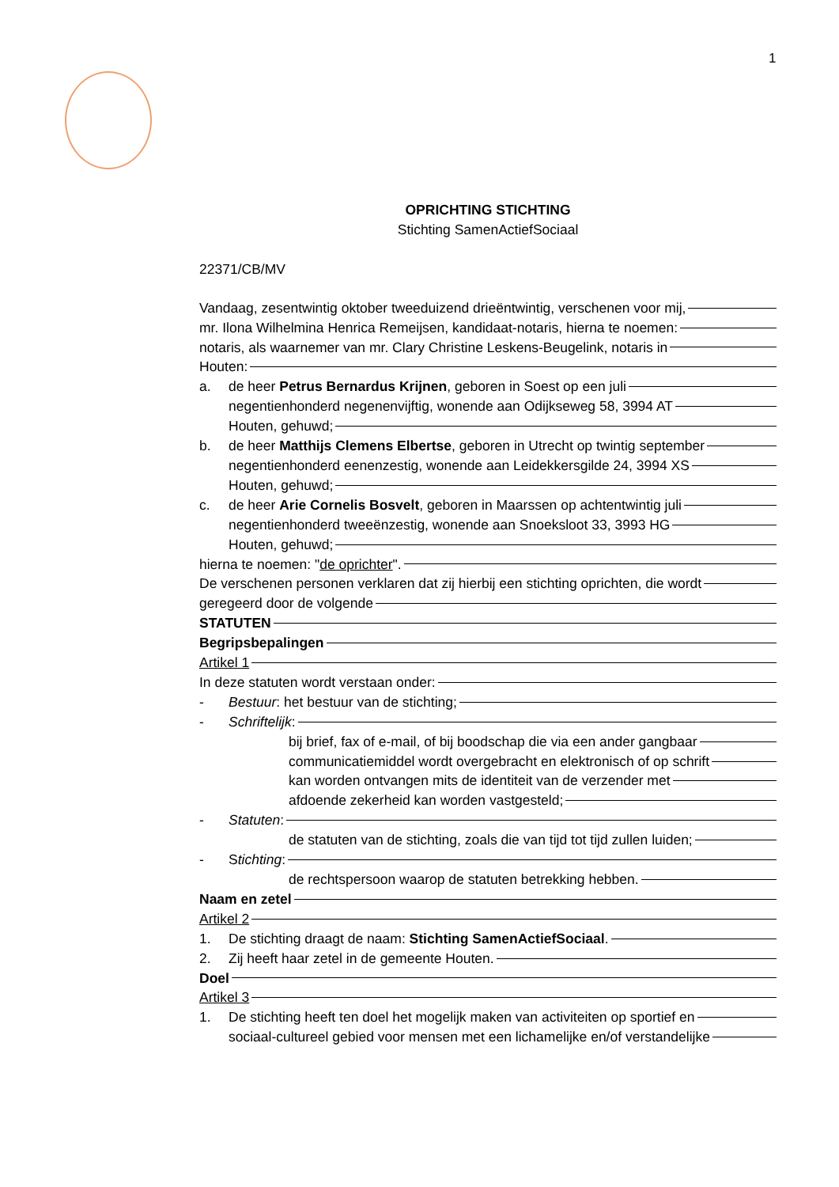1
OPRICHTING STICHTING
Stichting SamenActiefSociaal
22371/CB/MV
Vandaag, zesentwintig oktober tweeduizend drieëntwintig, verschenen voor mij,
mr. Ilona Wilhelmina Henrica Remeijsen, kandidaat-notaris, hierna te noemen:
notaris, als waarnemer van mr. Clary Christine Leskens-Beugelink, notaris in
Houten:
a. de heer Petrus Bernardus Krijnen, geboren in Soest op een juli
negentienhonderd negenenvijftig, wonende aan Odijkseweg 58, 3994 AT
Houten, gehuwd;
b. de heer Matthijs Clemens Elbertse, geboren in Utrecht op twintig september
negentienhonderd eenenzestig, wonende aan Leidekkersgilde 24, 3994 XS
Houten, gehuwd;
c. de heer Arie Cornelis Bosvelt, geboren in Maarssen op achtentwintig juli
negentienhonderd tweeënzestig, wonende aan Snoeksloot 33, 3993 HG
Houten, gehuwd;
hierna te noemen: "de oprichter".
De verschenen personen verklaren dat zij hierbij een stichting oprichten, die wordt
geregeerd door de volgende
STATUTEN
Begripsbepalingen
Artikel 1
In deze statuten wordt verstaan onder:
- Bestuur: het bestuur van de stichting;
- Schriftelijk:
bij brief, fax of e-mail, of bij boodschap die via een ander gangbaar
communicatiemiddel wordt overgebracht en elektronisch of op schrift
kan worden ontvangen mits de identiteit van de verzender met
afdoende zekerheid kan worden vastgesteld;
- Statuten:
de statuten van de stichting, zoals die van tijd tot tijd zullen luiden;
- Stichting:
de rechtspersoon waarop de statuten betrekking hebben.
Naam en zetel
Artikel 2
1. De stichting draagt de naam: Stichting SamenActiefSociaal.
2. Zij heeft haar zetel in de gemeente Houten.
Doel
Artikel 3
1. De stichting heeft ten doel het mogelijk maken van activiteiten op sportief en
sociaal-cultureel gebied voor mensen met een lichamelijke en/of verstandelijke